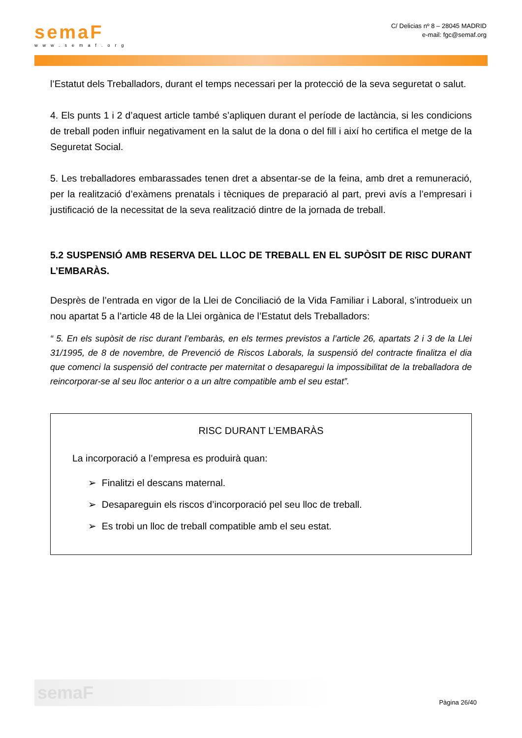semaF
www.semaf.org
C/ Delicias nº 8 – 28045 MADRID
e-mail: fgc@semaf.org
l’Estatut dels Treballadors, durant el temps necessari per la protecció de la seva seguretat o salut.
4. Els punts 1 i 2 d’aquest article també s’apliquen durant el període de lactància, si les condicions de treball poden influir negativament en la salut de la dona o del fill i així ho certifica el metge de la Seguretat Social.
5. Les treballadores embarassades tenen dret a absentar-se de la feina, amb dret a remuneració, per la realització d’exàmens prenatals i tècniques de preparació al part, previ avís a l’empresari i justificació de la necessitat de la seva realització dintre de la jornada de treball.
5.2 SUSPENSIÓ AMB RESERVA DEL LLOC DE TREBALL EN EL SUPÒSIT DE RISC DURANT L’EMBARÀS.
Desprès de l’entrada en vigor de la Llei de Conciliació de la Vida Familiar i Laboral, s’introdueix un nou apartat 5 a l’article 48 de la Llei orgànica de l’Estatut dels Treballadors:
“ 5. En els supòsit de risc durant l’embaràs, en els termes previstos a l’article 26, apartats 2 i 3 de la Llei 31/1995, de 8 de novembre, de Prevenció de Riscos Laborals, la suspensió del contracte finalitza el dia que comenci la suspensió del contracte per maternitat o desaparegui la impossibilitat de la treballadora de reincorporar-se al seu lloc anterior o a un altre compatible amb el seu estat”.
RISC DURANT L’EMBARÀS
La incorporació a l’empresa es produirà quan:
➢ Finalitzi el descans maternal.
➢ Desapareguin els riscos d’incorporació pel seu lloc de treball.
➢ Es trobi un lloc de treball compatible amb el seu estat.
semaF
Pàgina 26/40